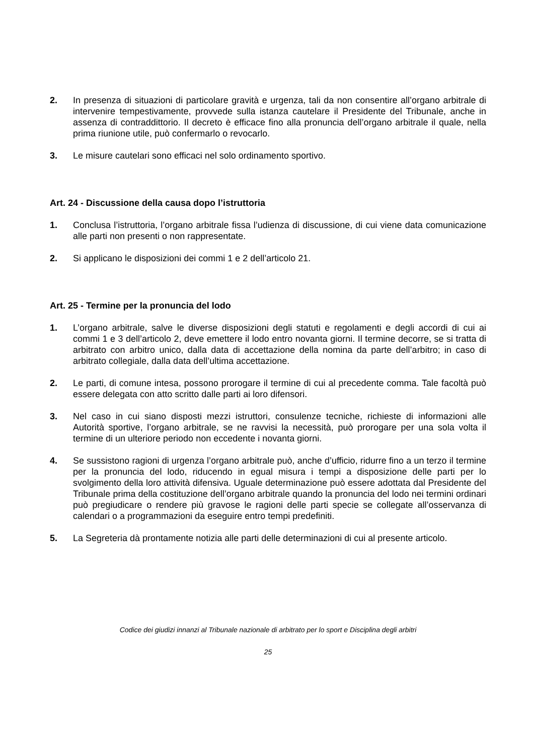2. In presenza di situazioni di particolare gravità e urgenza, tali da non consentire all’organo arbitrale di intervenire tempestivamente, provvede sulla istanza cautelare il Presidente del Tribunale, anche in assenza di contraddittorio. Il decreto è efficace fino alla pronuncia dell’organo arbitrale il quale, nella prima riunione utile, può confermarlo o revocarlo.
3. Le misure cautelari sono efficaci nel solo ordinamento sportivo.
Art. 24 - Discussione della causa dopo l’istruttoria
1. Conclusa l’istruttoria, l’organo arbitrale fissa l’udienza di discussione, di cui viene data comunicazione alle parti non presenti o non rappresentate.
2. Si applicano le disposizioni dei commi 1 e 2 dell’articolo 21.
Art. 25 - Termine per la pronuncia del lodo
1. L’organo arbitrale, salve le diverse disposizioni degli statuti e regolamenti e degli accordi di cui ai commi 1 e 3 dell’articolo 2, deve emettere il lodo entro novanta giorni. Il termine decorre, se si tratta di arbitrato con arbitro unico, dalla data di accettazione della nomina da parte dell’arbitro; in caso di arbitrato collegiale, dalla data dell’ultima accettazione.
2. Le parti, di comune intesa, possono prorogare il termine di cui al precedente comma. Tale facoltà può essere delegata con atto scritto dalle parti ai loro difensori.
3. Nel caso in cui siano disposti mezzi istruttori, consulenze tecniche, richieste di informazioni alle Autorità sportive, l’organo arbitrale, se ne ravvisi la necessità, può prorogare per una sola volta il termine di un ulteriore periodo non eccedente i novanta giorni.
4. Se sussistono ragioni di urgenza l’organo arbitrale può, anche d’ufficio, ridurre fino a un terzo il termine per la pronuncia del lodo, riducendo in egual misura i tempi a disposizione delle parti per lo svolgimento della loro attività difensiva. Uguale determinazione può essere adottata dal Presidente del Tribunale prima della costituzione dell’organo arbitrale quando la pronuncia del lodo nei termini ordinari può pregiudicare o rendere più gravose le ragioni delle parti specie se collegate all’osservanza di calendari o a programmazioni da eseguire entro tempi predefiniti.
5. La Segreteria dà prontamente notizia alle parti delle determinazioni di cui al presente articolo.
Codice dei giudizi innanzi al Tribunale nazionale di arbitrato per lo sport e Disciplina degli arbitri
25